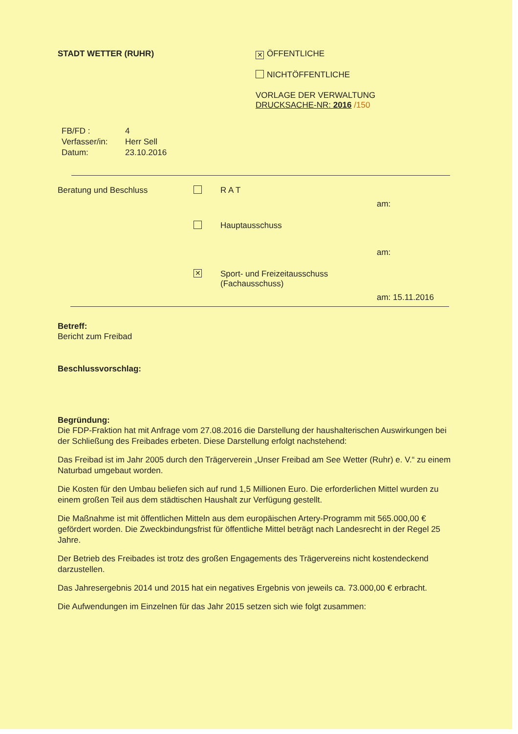STADT WETTER (RUHR)
✕ ÖFFENTLICHE
NICHTÖFFENTLICHE
VORLAGE DER VERWALTUNG
DRUCKSACHE-NR: 2016 /150
FB/FD : 4
Verfasser/in: Herr Sell
Datum: 23.10.2016
Beratung und Beschluss R A T
am:
Hauptausschuss
am:
✕ Sport- und Freizeitausschuss
(Fachausschuss)
am: 15.11.2016
Betreff:
Bericht zum Freibad
Beschlussvorschlag:
Begründung:
Die FDP-Fraktion hat mit Anfrage vom 27.08.2016 die Darstellung der haushalterischen Auswirkungen bei der Schließung des Freibades erbeten. Diese Darstellung erfolgt nachstehend:
Das Freibad ist im Jahr 2005 durch den Trägerverein „Unser Freibad am See Wetter (Ruhr) e. V.“ zu einem Naturbad umgebaut worden.
Die Kosten für den Umbau beliefen sich auf rund 1,5 Millionen Euro. Die erforderlichen Mittel wurden zu einem großen Teil aus dem städtischen Haushalt zur Verfügung gestellt.
Die Maßnahme ist mit öffentlichen Mitteln aus dem europäischen Artery-Programm mit 565.000,00 € gefördert worden. Die Zweckbindungsfrist für öffentliche Mittel beträgt nach Landesrecht in der Regel 25 Jahre.
Der Betrieb des Freibades ist trotz des großen Engagements des Trägervereins nicht kostendeckend darzustellen.
Das Jahresergebnis 2014 und 2015 hat ein negatives Ergebnis von jeweils ca. 73.000,00 € erbracht.
Die Aufwendungen im Einzelnen für das Jahr 2015 setzen sich wie folgt zusammen: